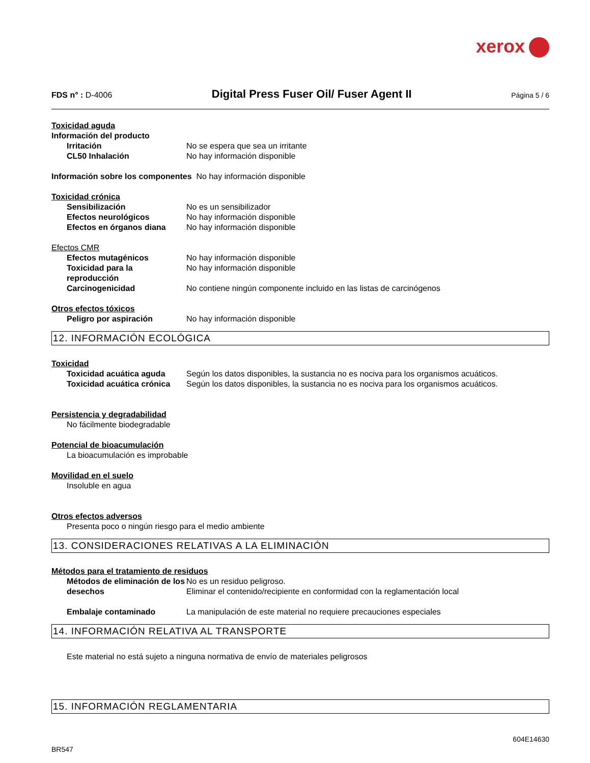xerox
FDS n° : D-4006
Digital Press Fuser Oil/ Fuser Agent II
Página 5 / 6
Toxicidad aguda
Información del producto
Irritación No se espera que sea un irritante
CL50 Inhalación No hay información disponible
Información sobre los componentes No hay información disponible
Toxicidad crónica
Sensibilización No es un sensibilizador
Efectos neurológicos No hay información disponible
Efectos en órganos diana No hay información disponible
Efectos CMR
Efectos mutagénicos No hay información disponible
Toxicidad para la reproducción
No hay información disponible
Carcinogenicidad No contiene ningún componente incluido en las listas de carcinógenos
Otros efectos tóxicos
Peligro por aspiración No hay información disponible
12. INFORMACIÓN ECOLÓGICA
Toxicidad
Toxicidad acuática aguda Según los datos disponibles, la sustancia no es nociva para los organismos acuáticos.
Toxicidad acuática crónica Según los datos disponibles, la sustancia no es nociva para los organismos acuáticos.
Persistencia y degradabilidad
No fácilmente biodegradable
Potencial de bioacumulación
La bioacumulación es improbable
Movilidad en el suelo
Insoluble en agua
Otros efectos adversos
Presenta poco o ningún riesgo para el medio ambiente
13. CONSIDERACIONES RELATIVAS A LA ELIMINACIÓN
Métodos para el tratamiento de residuos
Métodos de eliminación de los desechos
No es un residuo peligroso.
Eliminar el contenido/recipiente en conformidad con la reglamentación local
Embalaje contaminado La manipulación de este material no requiere precauciones especiales
14. INFORMACIÓN RELATIVA AL TRANSPORTE
Este material no está sujeto a ninguna normativa de envío de materiales peligrosos
15. INFORMACIÓN REGLAMENTARIA
604E14630
BR547